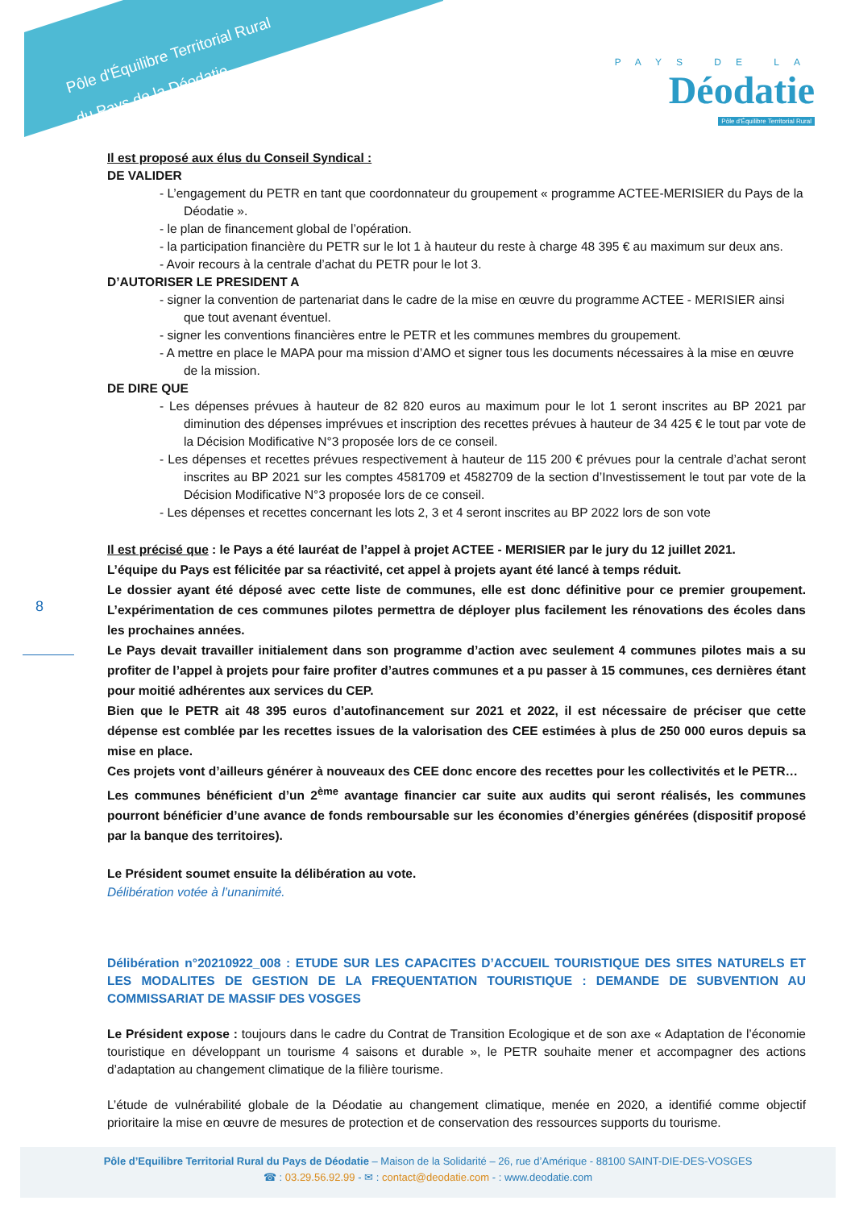Pôle d'Équilibre Territorial Rural
du Pays de la Déodatie
PAYS DE LA
Déodatie
Pôle d'Équilibre Territorial Rural
8
Il est proposé aux élus du Conseil Syndical :
DE VALIDER
- L’engagement du PETR en tant que coordonnateur du groupement « programme ACTEE-MERISIER du Pays de la Déodatie ».
- le plan de financement global de l’opération.
- la participation financière du PETR sur le lot 1 à hauteur du reste à charge 48 395 € au maximum sur deux ans.
- Avoir recours à la centrale d’achat du PETR pour le lot 3.
D’AUTORISER LE PRESIDENT A
- signer la convention de partenariat dans le cadre de la mise en œuvre du programme ACTEE - MERISIER ainsi que tout avenant éventuel.
- signer les conventions financières entre le PETR et les communes membres du groupement.
- A mettre en place le MAPA pour ma mission d’AMO et signer tous les documents nécessaires à la mise en œuvre de la mission.
DE DIRE QUE
- Les dépenses prévues à hauteur de 82 820 euros au maximum pour le lot 1 seront inscrites au BP 2021 par diminution des dépenses imprévues et inscription des recettes prévues à hauteur de 34 425 € le tout par vote de la Décision Modificative N°3 proposée lors de ce conseil.
- Les dépenses et recettes prévues respectivement à hauteur de 115 200 € prévues pour la centrale d’achat seront inscrites au BP 2021 sur les comptes 4581709 et 4582709 de la section d’Investissement le tout par vote de la Décision Modificative N°3 proposée lors de ce conseil.
- Les dépenses et recettes concernant les lots 2, 3 et 4 seront inscrites au BP 2022 lors de son vote
Il est précisé que : le Pays a été lauréat de l’appel à projet ACTEE - MERISIER par le jury du 12 juillet 2021.
L’équipe du Pays est félicitée par sa réactivité, cet appel à projets ayant été lancé à temps réduit.
Le dossier ayant été déposé avec cette liste de communes, elle est donc définitive pour ce premier groupement. L’expérimentation de ces communes pilotes permettra de déployer plus facilement les rénovations des écoles dans les prochaines années.
Le Pays devait travailler initialement dans son programme d’action avec seulement 4 communes pilotes mais a su profiter de l’appel à projets pour faire profiter d’autres communes et a pu passer à 15 communes, ces dernières étant pour moitié adhérentes aux services du CEP.
Bien que le PETR ait 48 395 euros d’autofinancement sur 2021 et 2022, il est nécessaire de préciser que cette dépense est comblée par les recettes issues de la valorisation des CEE estimées à plus de 250 000 euros depuis sa mise en place.
Ces projets vont d’ailleurs générer à nouveaux des CEE donc encore des recettes pour les collectivités et le PETR…
Les communes bénéficient d’un 2<sup>ème</sup> avantage financier car suite aux audits qui seront réalisés, les communes pourront bénéficier d’une avance de fonds remboursable sur les économies d’énergies générées (dispositif proposé par la banque des territoires).
Le Président soumet ensuite la délibération au vote.
Délibération votée à l’unanimité.
Délibération n°20210922_008 : ETUDE SUR LES CAPACITES D’ACCUEIL TOURISTIQUE DES SITES NATURELS ET LES MODALITES DE GESTION DE LA FREQUENTATION TOURISTIQUE : DEMANDE DE SUBVENTION AU COMMISSARIAT DE MASSIF DES VOSGES
Le Président expose : toujours dans le cadre du Contrat de Transition Ecologique et de son axe « Adaptation de l’économie touristique en développant un tourisme 4 saisons et durable », le PETR souhaite mener et accompagner des actions d’adaptation au changement climatique de la filière tourisme.
L’étude de vulnérabilité globale de la Déodatie au changement climatique, menée en 2020, a identifié comme objectif prioritaire la mise en œuvre de mesures de protection et de conservation des ressources supports du tourisme.
Pôle d’Equilibre Territorial Rural du Pays de Déodatie – Maison de la Solidarité – 26, rue d’Amérique - 88100 SAINT-DIE-DES-VOSGES
☎ : 03.29.56.92.99 - ✉ : contact@deodatie.com - : www.deodatie.com